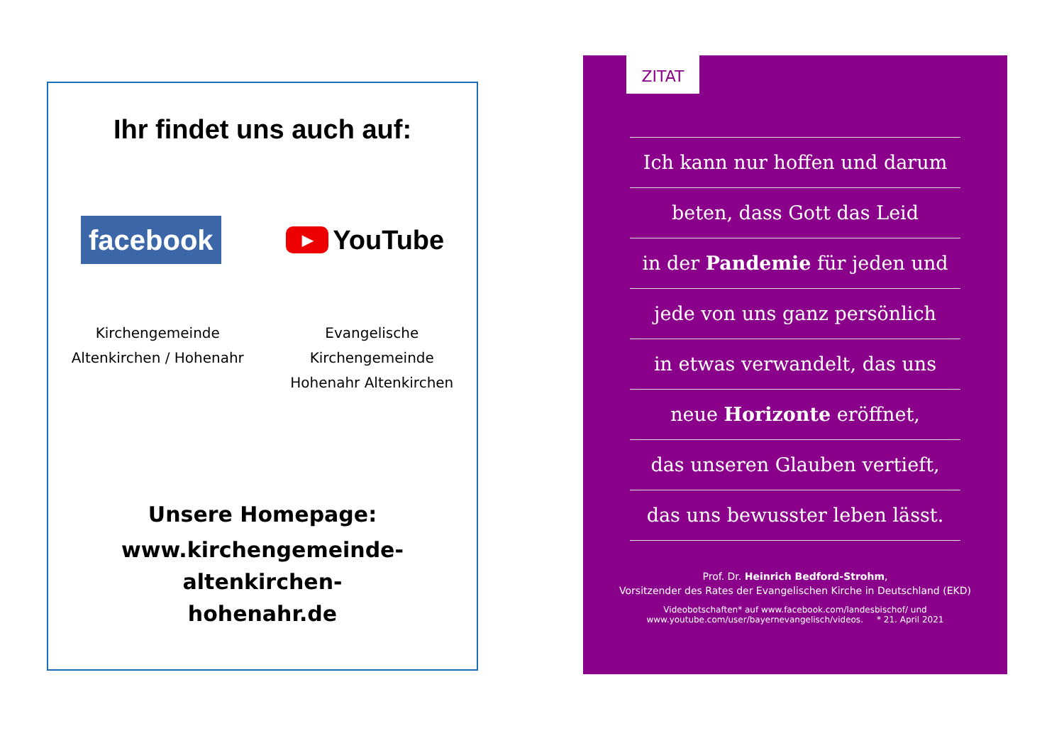Ihr findet uns auch auf:
facebook
▶ YouTube
Kirchengemeinde
Altenkirchen / Hohenahr
Evangelische
Kirchengemeinde
Hohenahr Altenkirchen
Unsere Homepage:
www.kirchengemeinde-altenkirchen-
hohenahr.de
ZITAT
Ich kann nur hoffen und darum
beten, dass Gott das Leid
in der Pandemie für jeden und
jede von uns ganz persönlich
in etwas verwandelt, das uns
neue Horizonte eröffnet,
das unseren Glauben vertieft,
das uns bewusster leben lässt.
Prof. Dr. Heinrich Bedford-Strohm,
Vorsitzender des Rates der Evangelischen Kirche in Deutschland (EKD)
Videobotschaften* auf www.facebook.com/landesbischof/ und
www.youtube.com/user/bayernevangelisch/videos. * 21. April 2021